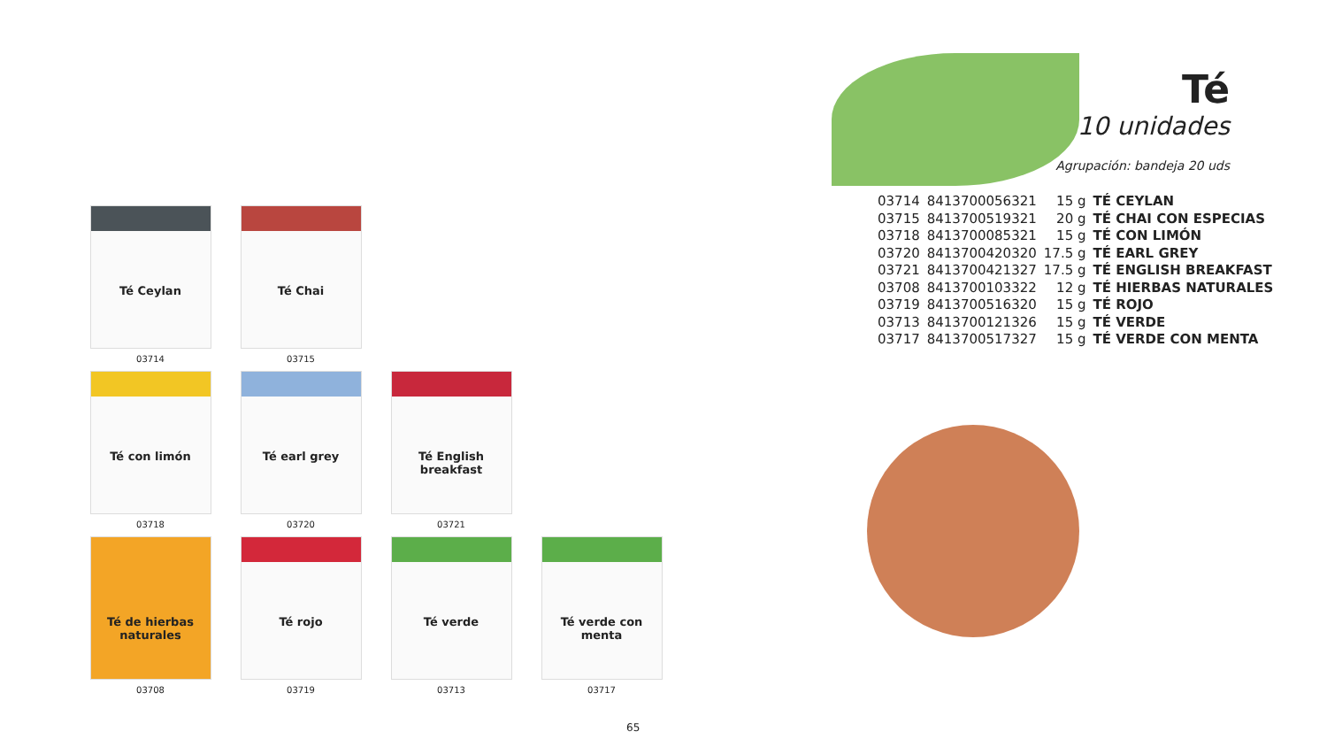Té Ceylan
03714
Té Chai
03715
.
.
Té con limón
03718
Té earl grey
03720
Té English breakfast
03721
.
Té de hierbas naturales
03708
Té rojo
03719
Té verde
03713
Té verde con menta
03717
65
Té
10 unidades
Agrupación: bandeja 20 uds
| 03714 | 8413700056321 | 15 g | TÉ CEYLAN |
| 03715 | 8413700519321 | 20 g | TÉ CHAI CON ESPECIAS |
| 03718 | 8413700085321 | 15 g | TÉ CON LIMÓN |
| 03720 | 8413700420320 | 17.5 g | TÉ EARL GREY |
| 03721 | 8413700421327 | 17.5 g | TÉ ENGLISH BREAKFAST |
| 03708 | 8413700103322 | 12 g | TÉ HIERBAS NATURALES |
| 03719 | 8413700516320 | 15 g | TÉ ROJO |
| 03713 | 8413700121326 | 15 g | TÉ VERDE |
| 03717 | 8413700517327 | 15 g | TÉ VERDE CON MENTA |